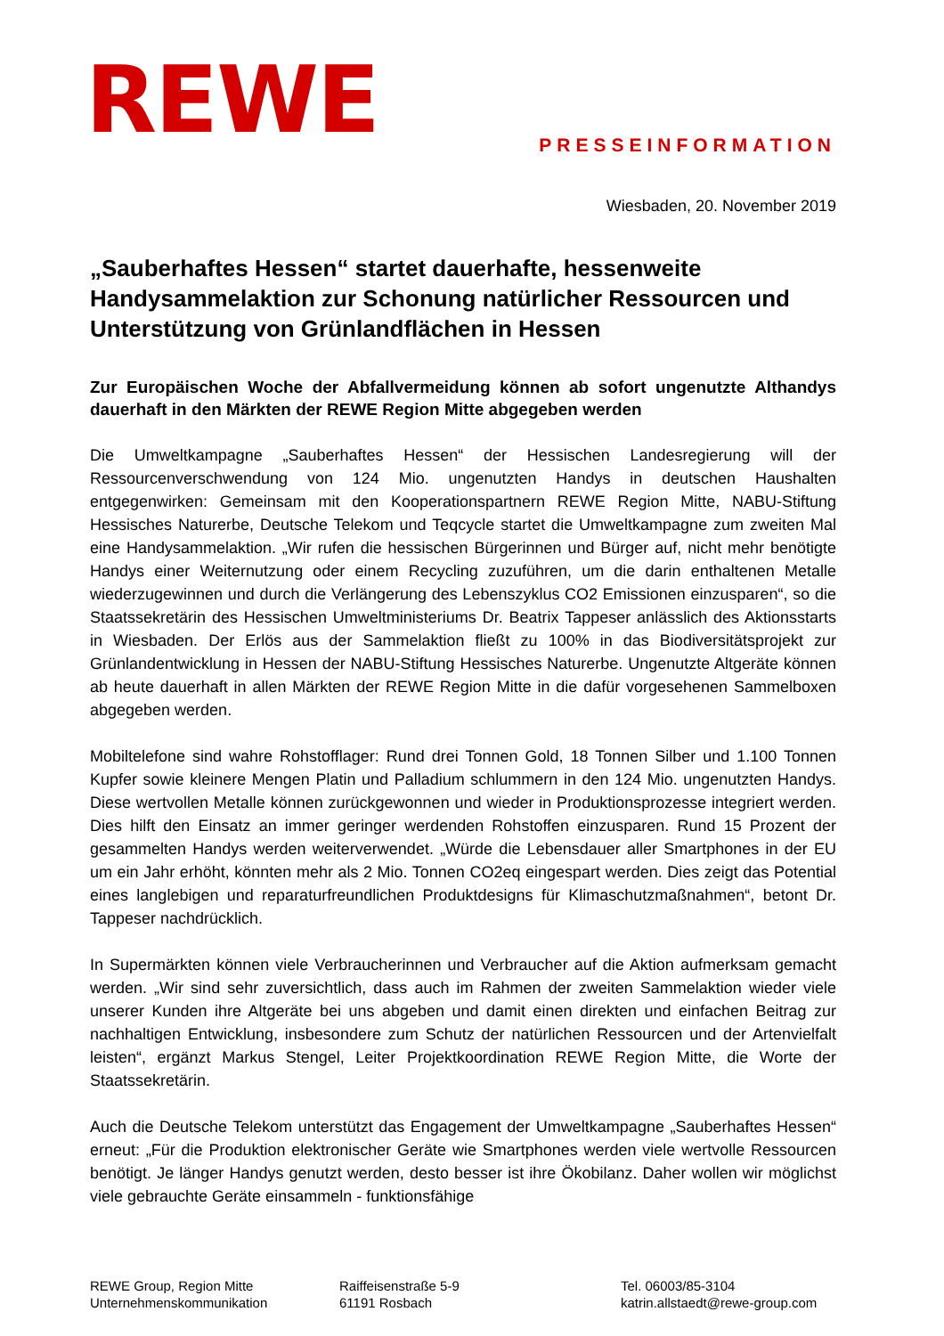REWE
PRESSEINFORMATION
Wiesbaden, 20. November 2019
„Sauberhaftes Hessen“ startet dauerhafte, hessenweite Handysammelaktion zur Schonung natürlicher Ressourcen und Unterstützung von Grünlandflächen in Hessen
Zur Europäischen Woche der Abfallvermeidung können ab sofort ungenutzte Althandys dauerhaft in den Märkten der REWE Region Mitte abgegeben werden
Die Umweltkampagne „Sauberhaftes Hessen“ der Hessischen Landesregierung will der Ressourcenverschwendung von 124 Mio. ungenutzten Handys in deutschen Haushalten entgegenwirken: Gemeinsam mit den Kooperationspartnern REWE Region Mitte, NABU-Stiftung Hessisches Naturerbe, Deutsche Telekom und Teqcycle startet die Umweltkampagne zum zweiten Mal eine Handysammelaktion. „Wir rufen die hessischen Bürgerinnen und Bürger auf, nicht mehr benötigte Handys einer Weiternutzung oder einem Recycling zuzuführen, um die darin enthaltenen Metalle wiederzugewinnen und durch die Verlängerung des Lebenszyklus CO2 Emissionen einzusparen“, so die Staatssekretärin des Hessischen Umweltministeriums Dr. Beatrix Tappeser anlässlich des Aktionsstarts in Wiesbaden. Der Erlös aus der Sammelaktion fließt zu 100% in das Biodiversitätsprojekt zur Grünlandentwicklung in Hessen der NABU-Stiftung Hessisches Naturerbe. Ungenutzte Altgeräte können ab heute dauerhaft in allen Märkten der REWE Region Mitte in die dafür vorgesehenen Sammelboxen abgegeben werden.
Mobiltelefone sind wahre Rohstofflager: Rund drei Tonnen Gold, 18 Tonnen Silber und 1.100 Tonnen Kupfer sowie kleinere Mengen Platin und Palladium schlummern in den 124 Mio. ungenutzten Handys. Diese wertvollen Metalle können zurückgewonnen und wieder in Produktionsprozesse integriert werden. Dies hilft den Einsatz an immer geringer werdenden Rohstoffen einzusparen. Rund 15 Prozent der gesammelten Handys werden weiterverwendet. „Würde die Lebensdauer aller Smartphones in der EU um ein Jahr erhöht, könnten mehr als 2 Mio. Tonnen CO2eq eingespart werden. Dies zeigt das Potential eines langlebigen und reparaturfreundlichen Produktdesigns für Klimaschutzmaßnahmen“, betont Dr. Tappeser nachdrücklich.
In Supermärkten können viele Verbraucherinnen und Verbraucher auf die Aktion aufmerksam gemacht werden. „Wir sind sehr zuversichtlich, dass auch im Rahmen der zweiten Sammelaktion wieder viele unserer Kunden ihre Altgeräte bei uns abgeben und damit einen direkten und einfachen Beitrag zur nachhaltigen Entwicklung, insbesondere zum Schutz der natürlichen Ressourcen und der Artenvielfalt leisten“, ergänzt Markus Stengel, Leiter Projektkoordination REWE Region Mitte, die Worte der Staatssekretärin.
Auch die Deutsche Telekom unterstützt das Engagement der Umweltkampagne „Sauberhaftes Hessen“ erneut: „Für die Produktion elektronischer Geräte wie Smartphones werden viele wertvolle Ressourcen benötigt. Je länger Handys genutzt werden, desto besser ist ihre Ökobilanz. Daher wollen wir möglichst viele gebrauchte Geräte einsammeln - funktionsfähige
REWE Group, Region Mitte
Unternehmenskommunikation
Raiffeisenstraße 5-9
61191 Rosbach
Tel. 06003/85-3104
katrin.allstaedt@rewe-group.com